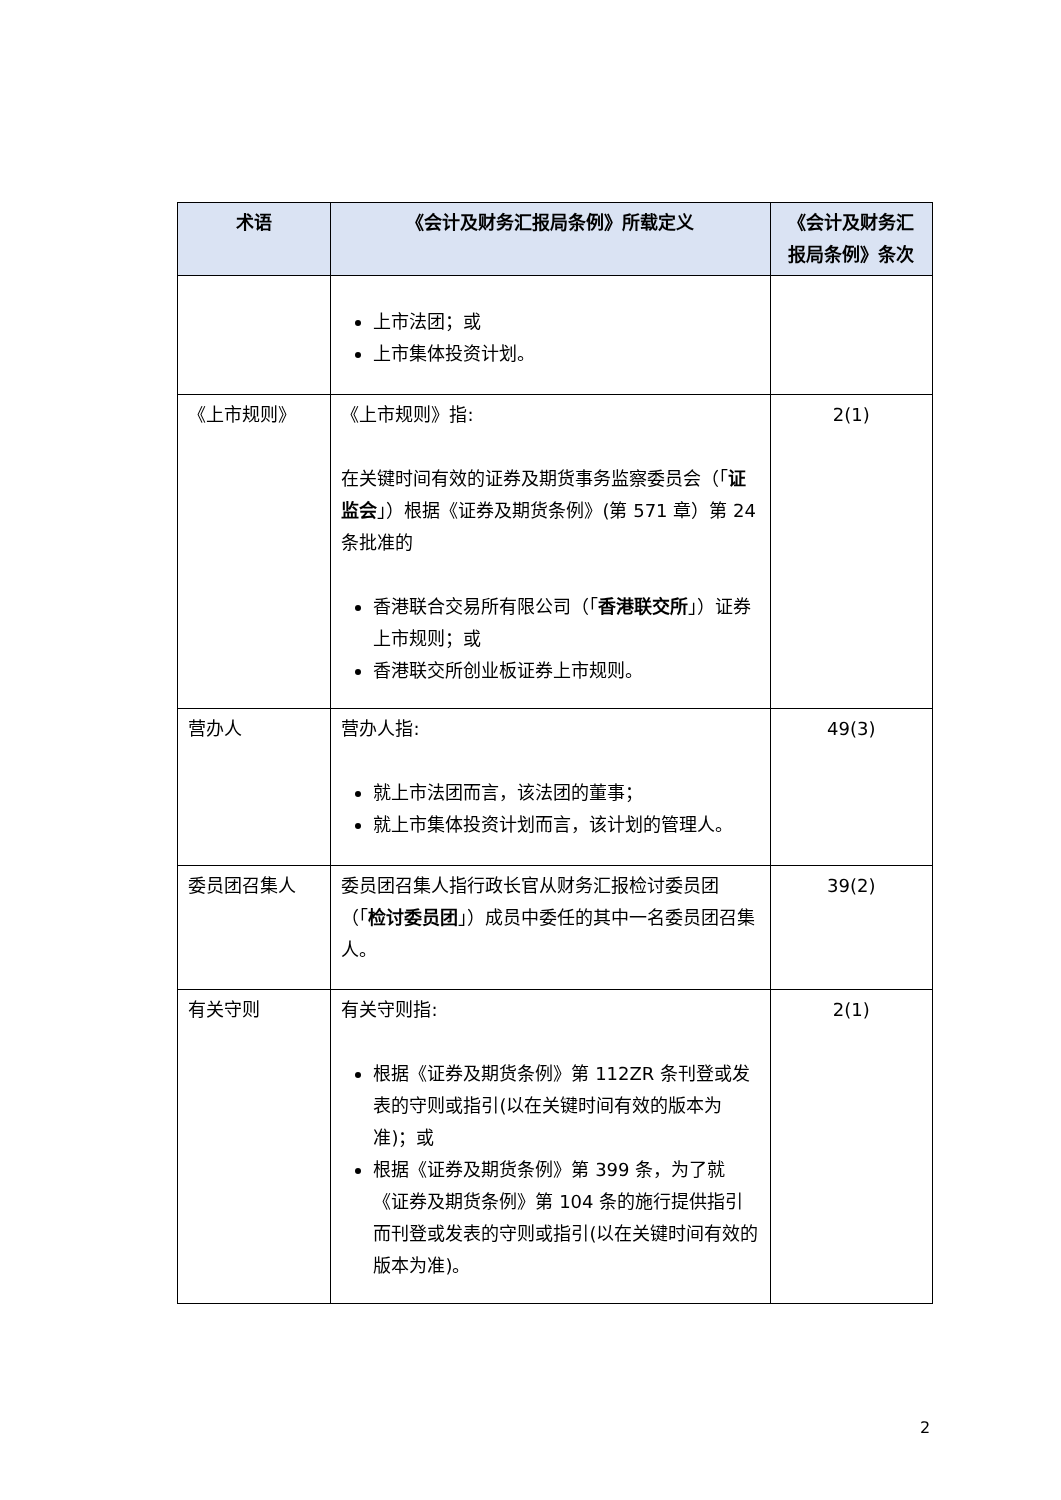| 术语 | 《会计及财务汇报局条例》所载定义 | 《会计及财务汇报局条例》条次 |
| --- | --- | --- |
| | 上市法团；或 上市集体投资计划。 | |
| 《上市规则》 | 《上市规则》指: 在关键时间有效的证券及期货事务监察委员会（「 证监会 」）根据《证券及期货条例》(第 571 章）第 24 条批准的 香港联合交易所有限公司（「 香港联交所 」）证券上市规则；或 香港联交所创业板证券上市规则。 | 2(1) |
| 营办人 | 营办人指: 就上市法团而言，该法团的董事； 就上市集体投资计划而言，该计划的管理人。 | 49(3) |
| 委员团召集人 | 委员团召集人指行政长官从财务汇报检讨委员团（「 检讨委员团 」）成员中委任的其中一名委员团召集人。 | 39(2) |
| 有关守则 | 有关守则指: 根据《证券及期货条例》第 112ZR 条刊登或发表的守则或指引(以在关键时间有效的版本为准)；或 根据《证券及期货条例》第 399 条，为了就《证券及期货条例》第 104 条的施行提供指引而刊登或发表的守则或指引(以在关键时间有效的版本为准)。 | 2(1) |
2